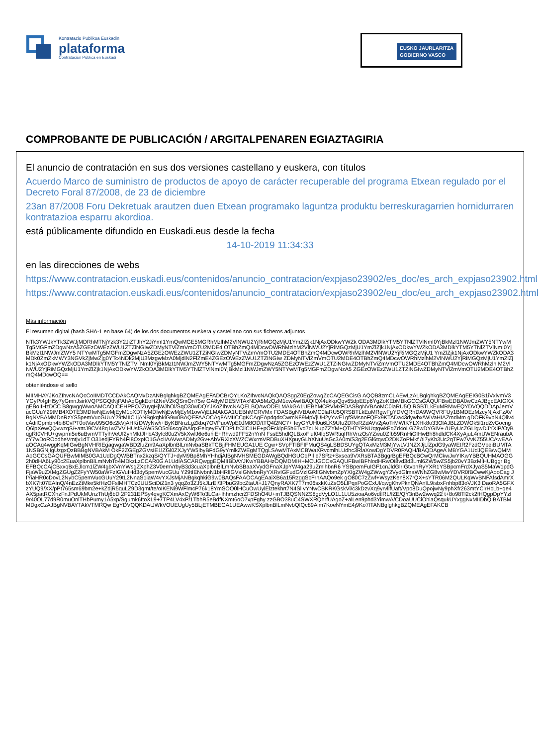Kontratazio Publikoa Euskadin
plataforma
Contratación Pública en Euskadi
EUSKO JAURLARITZA
GOBIERNO VASCO
COMPROBANTE DE PUBLICACIÓN / ARGITALPENAREN EGIAZTAGIRIA
El anuncio de contratación en sus dos versiones castellano y euskera, con títulos
Acuerdo Marco de suministro de productos de apoyo de carácter recuperable del programa Etxean regulado por el Decreto Foral 87/2008, de 23 de diciembre
23an 87/2008 Foru Dekretuak arautzen duen Etxean programako laguntza produktu berreskuragarrien hornidurraren kontratazioa esparru akordioa.
está públicamente difundido en Euskadi.eus desde la fecha
14-10-2019 11:34:33
en las direcciones de webs
https://www.contratacion.euskadi.eus/contenidos/anuncio_contratacion/expjaso23902/es_doc/es_arch_expjaso23902.html
https://www.contratacion.euskadi.eus/contenidos/anuncio_contratacion/expjaso23902/eu_doc/eu_arch_expjaso23902.html
Más información
El resumen digital (hash SHA-1 en base 64) de los dos documentos euskera y castellano con sus ficheros adjuntos
NTk3YWJkYTk3ZWJjMDRhMTNjYzk3Y2JiZTJhY2JiYmI1YmQwMGE5MGRhMzlhM2VlNWU2YjRiMGQzMjU1YmZlZjk1NjAxODkwYWZk ODA3MDlkYTM5YTNlZTVlNmI0YjBkMzI1NWJmZWY5NTYwMTg5MGFmZDgwNzA5ZGEzOWEzZWU1ZTZiNGIwZDMyNTViZmVmOTU2MDE4 OTBhZmQ4MDcwOWRhMzlhM2VlNWU2YjRiMGQzMjU1YmZlZjk1NjAxODkwYWZkODA3MDlkYTM5YTNlZTVlNmI0YjBkMzI1NWJmZWY5 NTYwMTg5MGFmZDgwNzA5ZGEzOWEzZWU1ZTZiNGIwZDMyNTViZmVmOTU2MDE4OTBhZmQ4MDcwOWRhMzlhM2VlNWU2YjRiMGQzMjU1 YmZlZjk1NjAxODkwYWZkODA3MDk0ZmZkMWY3NGVkZjMwZjg0YTc4NDk2MjU3MzgwMzA0MjdiN2FlZmE4ZGEzOWEzZWU1ZTZiNGIw ZDMyNTViZmVmOTU2MDE4OTBhZmQ4MDcwOWRhMzlhM2VlNWU2YjRiMGQzMjU1YmZlZjk1NjAxODkwYWZkODA3MDlkYTM5YTNlZTVl NmI0YjBkMzI1NWJmZWY5NTYwMTg5MGFmZDgwNzA5ZGEzOWEzZWU1ZTZiNGIwZDMyNTViZmVmOTU2MDE4OTBhZmQ4MDcwOWRhMzlh M2VlNWU2YjRiMGQzMjU1YmZlZjk1NjAxODkwYWZkODA3MDlkYTM5YTNlZTVlNmI0YjBkMzI1NWJmZWY5NTYwMTg5MGFmZDgwNzA5 ZGEzOWEzZWU1ZTZiNGIwZDMyNTViZmVmOTU2MDE4OTBhZmQ4MDcwOQ==
obteniéndose el sello
MIIMHAYJKoZIhvcNAQcCoIIMDTCCDAkCAQMxDzANBglghkgBZQMEAgEFADCBrQYLKoZIhvcNAQkQAQSggZ0EgZowgZcCAQEGCisG AQQB8zmCLAEwLzALBglghkgBZQMEAgEEIG0B1iVxlvmV3YGyPt4gHl5y7yGmnJsirkVQPSGQtNjPAhAqGgkEoHZNeV2kQSmOn75w GA8yMDE5MTAxNDA5MzQzM1owAwIBAQIQX4ukkpQqv65dpEEp6YgZoKEbMBkGCCsGAQUFBwEDBA0wCzAJBgcEAIGXXgEBoIIHzDCC B8gwggWwoAMCAQICEHPPQJZuyqHjWJhOl/SqO30wDQYJKoZIhvcNAQELBQAwODELMAkGA1UEBhMCRVMxFDASBgNVBAoMC0laRU5Q RSBTLkEuMRMwEQYDVQQDDApJemVucGUuY29tMB4XDTE3MDIwNjEwMjEyM1oXDTIyMDIwNjEwMjEyM1owVjELMAkGA1UEBhMCRVMx FDASBgNVBAoMC0laRU5QRSBTLkEuMRgwFgYDVQRhDA9WQVRFUy1BMDEzMzcyNjAxFzAVBgNVBAMMDnRzYS5pemVucGUuY29tMIIC IjANBgkqhkiG9w0BAQEFAAOCAg8AMIICCgKCAgEApdqdcCwmN89MpVjUH2yYwE1gfSMsnoFQEx9KTADa43dywbx/WiVaHIAZmdMm gDOFK9vbN4Qliv4cAdilCpmbn4bi8CvPT0otVav095O6c2kVjAHKrDWyNw/i+ByKBNnzLgZkbq7OVPuoWpE0JM8OD/tTQ4l2NC7+ IeyGYUH0u6LK9Ufu2DReRZdAVv2jAoTrMWtKYLXHk8o33OlAJBLZDWOk5f1rdZvGocngQ6ipXewQQvwzqS/+attrJ9CV48q1wZVV HUsfSAW5SO5oi6scg6hAlqxEeiqeyEVTDPLfrCiiC1HE+pOFckipE5h6Tvd7cLNupZZYM+QTHTYPNUqtgwkEqZd4oLG78wDYGIV+ /UEyUcZGLlgwDJYXiP/OyBqgRf0VHU+gwprm5e6uBvmVTTylhVeUf2yhMldJl+bA3yfc80u2V5kXwlJ6e6uhiE+Rhwd9FF52nYnN FssE5hdlQLBxoFluf04lqSWRtiqIRhVnzOsYZwu0Zfb59RnHiGIHwBh8hdldCK4XyAjuL4mUWENraubAcY7wDoROodheVmtjv1dT O31edjFYRh4FI8OxpfO1GAciIAAVwrADMy2Gv+AbVRXizXWZCWxrmVRDBuXHXpuyGLhXNuUsGc3A0m/S3g2EGl6tqwO2DKZoPMkf /tI7yKb3Uc2qTFw7VvKZ55UCAwEAAaOCAq4wggKqMIGwBgNVHRIEgagwgaWBD2luZm9AaXplbnBlLmNvbaSBkTCBjjFHMEUGA1UE Cgw+SVpFTlBFIFMuQS4gLSBDSUYgQTAxMzM3MjYwLVJNZXJjLlZpdG9yaWEtR2FzdGVpeiBUMTA1NSBGNjIgUzgxQzBBBgNVBAkM OkF2ZGEgZGVsIE1lZGl0ZXJyYW5lbyBFdG9yYmlkZWEgMTQgLSAwMTAxMCBWaXRvcmlhLUdhc3RlaXowDgYDVR0PAQH/BAQDAgeA MBYGA1UdJQEB/wQMMAoGCCsGAQUFBwMIMB0GA1UdDgQWBBTnx2kzqS/QYTJ+dyM9Bp8MhYHhdjAfBgNVHSMEGDAWgBQdHGUOqPIl e7SRz+Sxsea9VXRsBTA3BggrBgEFBQcBCwQrMCkwJwYIKwYBBQUHMAOGG2h0dHA6Ly90c2EuaXplbnBlLmNvbTo4MDkzLzCCAR0G A1UdIASCARQwggEQMIIBDAYJKwYBBAHzOQMDMIH+MCUGCCsGAQUFBwIBFhlodHRwOi8vd3d3Lml6ZW5wZS5jb20vY3BzMIHUBggr BgEFBQcCAjCBxxqBxEJlcm1lZW4gbXVnYWsgZXphZ3V0emVrbyB3d3cuaXplbnBlLmNvbSBaaXVydGFnaXJpYW4ga29uZmlhbnR6 YSBpemFuIGF1cnJldGlrIGtvbnRyYXR1YSBpcmFrdXJyaS5MaW1pdGFjaW9uZXMgZGUgZ2FyYW50aWFzIGVuIHd3dy5pemVucGUu Y29tIENvbnN1bHRlIGVsIGNvbnRyYXRvIGFudGVzIGRlIGNvbmZpYXIgZW4gZWwgY2VydGlmaWNhZG8wMwYDVR0fBCwwKjAooCag JIYiaHR0cDovL2NybC5pemVucGUuY29tL2NnaS1iaW4vYXJsMjANBgkqhkiG9w0BAQsFAAOCAgEAaiXB6a15RzggScFrhAAQo9ek gO80C7zZwf+WsyzKen8X7rQX+sYTR06M2QULKqWvBNFAfsdAmrXbXK7lt07EAInQ/4nEzZtMke5kfHzOFslMHTCz0UUSciDiZ1n3 yqqZo3ZJ5kJLrEl/3PbuG9bcZtaUt+J17QnyRAXK7T7m06sxkKuZsO5LlPqxPoGCxUl/qwgKhvPknQNAnIL9isbxFnhbp83oVJK3 DaoRA5GFXzYUQ9/XX/pPt765sm69bm2e+kZdjR5quLZ9D3qmt/te/oIKENi9WFlmcP76k18YmSOO0lHCuOwUylElztekhrt7N4Sl vYNwCBKRKGskVl/c3kDzvXq9yrvlifUaft/Vpo8DuQpojwNy9phXfr263mtYClrHcLb+qe4AX5patRCXhzFnJPdUkMUnzThUj6bD 2P231EPSy4qvgKCXmAxCyW6To3LCa+lhhmzhcrZFDShO4U+mTJBQSNNZS8gdVyLO1L1LU5zioaAo6vdtlRL/fZE/QY3nBw2wwq22 t+8o98Tl2ck2fHQgpDpYYzl9r40OL77d9R0muOnlTHbPumy1A5xp/Sgumk6ftoXL9+7TP4LV4xP/1TbhR5eBdfKXmt6oO7xpFghy zzGBO38uC4SWXRQhrfUAgoZ+alLen9phd3YimwA/CDoaUUCiOhiaQsqukUYxggNxMIIDbQIBATBMMDgxCzAJBgNVBAYTAkVTMRQw EgYDVQQKDAtJWkVOUEUgUy5BLjETMBEGA1UEAwwKSXplbnBlLmNvbQIQc89Alm7KoeNYmE4j9Ko7fTANBglghkgBZQMEAgEFAKCB